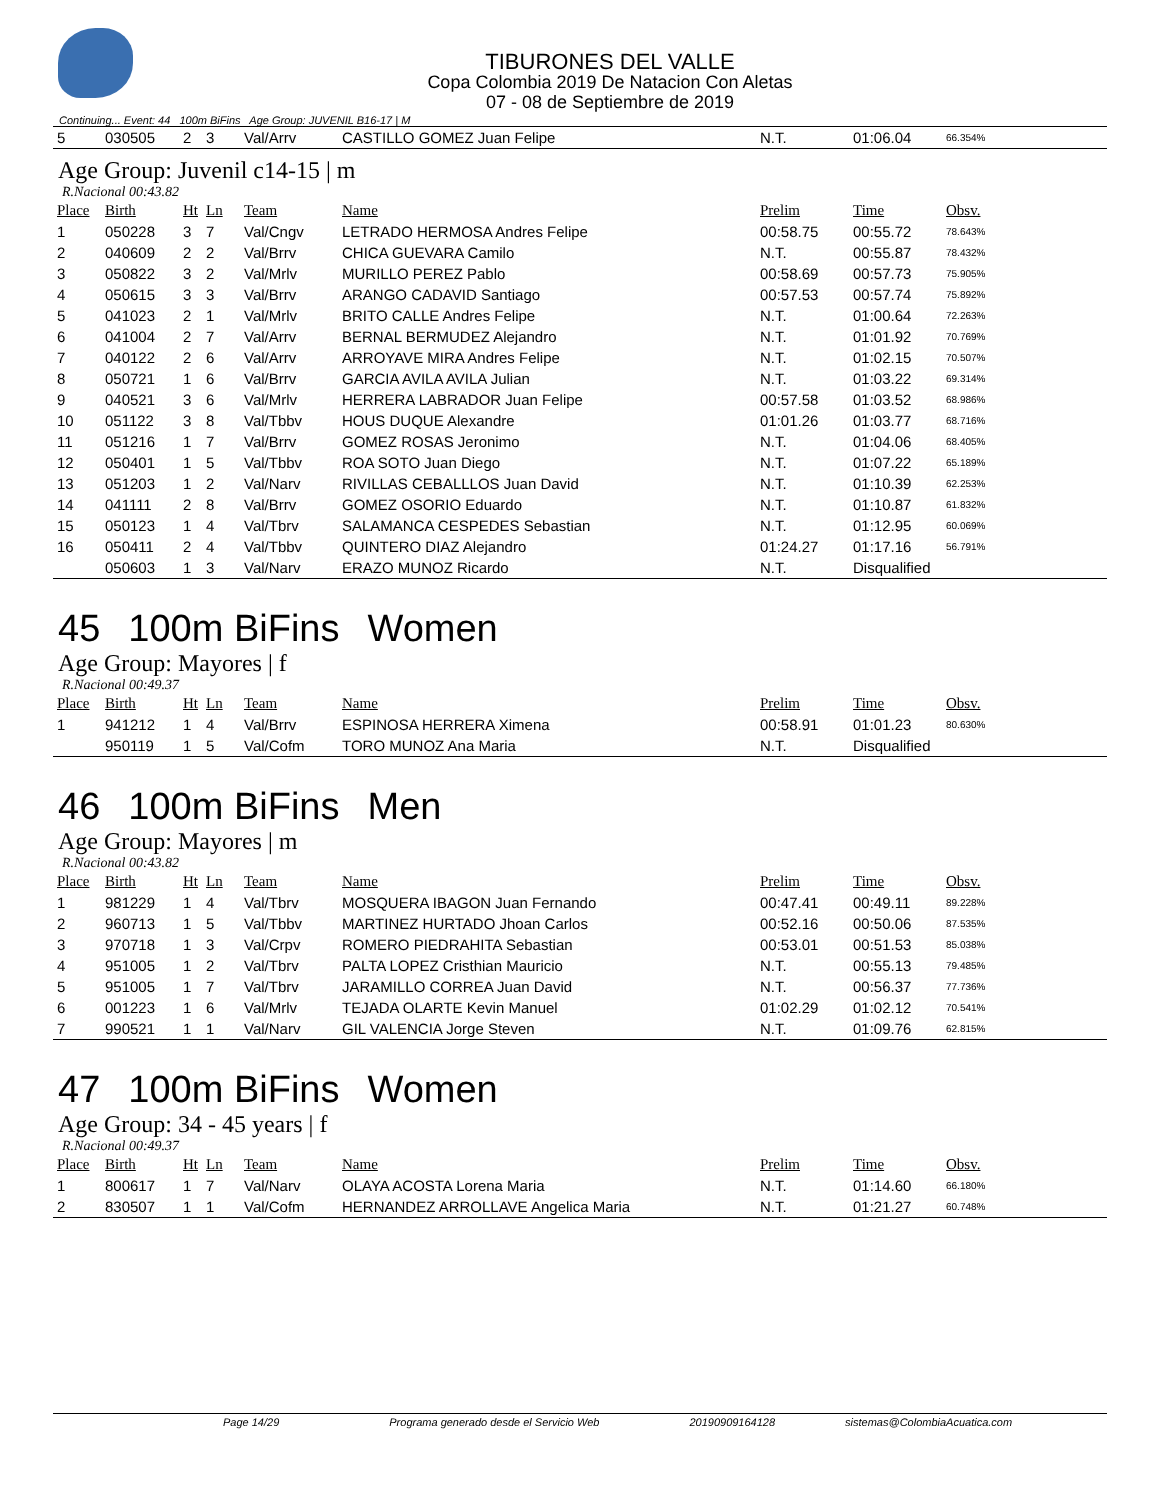TIBURONES DEL VALLE
Copa Colombia 2019 De Natacion Con Aletas
07 - 08 de Septiembre de 2019
Continuing... Event: 44 100m BiFins Age Group: JUVENIL B16-17 | M
| 5 | 030505 | 2 | 3 | Val/Arrv | CASTILLO GOMEZ Juan Felipe | N.T. | 01:06.04 | 66.354% |
Age Group: Juvenil c14-15 | m
R.Nacional 00:43.82
| Place | Birth | Ht | Ln | Team | Name | Prelim | Time | Obsv. |
| --- | --- | --- | --- | --- | --- | --- | --- | --- |
| 1 | 050228 | 3 | 7 | Val/Cngv | LETRADO HERMOSA Andres Felipe | 00:58.75 | 00:55.72 | 78.643% |
| 2 | 040609 | 2 | 2 | Val/Brrv | CHICA GUEVARA Camilo | N.T. | 00:55.87 | 78.432% |
| 3 | 050822 | 3 | 2 | Val/Mrlv | MURILLO PEREZ Pablo | 00:58.69 | 00:57.73 | 75.905% |
| 4 | 050615 | 3 | 3 | Val/Brrv | ARANGO CADAVID Santiago | 00:57.53 | 00:57.74 | 75.892% |
| 5 | 041023 | 2 | 1 | Val/Mrlv | BRITO CALLE Andres Felipe | N.T. | 01:00.64 | 72.263% |
| 6 | 041004 | 2 | 7 | Val/Arrv | BERNAL BERMUDEZ Alejandro | N.T. | 01:01.92 | 70.769% |
| 7 | 040122 | 2 | 6 | Val/Arrv | ARROYAVE MIRA Andres Felipe | N.T. | 01:02.15 | 70.507% |
| 8 | 050721 | 1 | 6 | Val/Brrv | GARCIA AVILA AVILA Julian | N.T. | 01:03.22 | 69.314% |
| 9 | 040521 | 3 | 6 | Val/Mrlv | HERRERA LABRADOR Juan Felipe | 00:57.58 | 01:03.52 | 68.986% |
| 10 | 051122 | 3 | 8 | Val/Tbbv | HOUS DUQUE Alexandre | 01:01.26 | 01:03.77 | 68.716% |
| 11 | 051216 | 1 | 7 | Val/Brrv | GOMEZ ROSAS Jeronimo | N.T. | 01:04.06 | 68.405% |
| 12 | 050401 | 1 | 5 | Val/Tbbv | ROA SOTO Juan Diego | N.T. | 01:07.22 | 65.189% |
| 13 | 051203 | 1 | 2 | Val/Narv | RIVILLAS CEBALLLOS Juan David | N.T. | 01:10.39 | 62.253% |
| 14 | 041111 | 2 | 8 | Val/Brrv | GOMEZ OSORIO Eduardo | N.T. | 01:10.87 | 61.832% |
| 15 | 050123 | 1 | 4 | Val/Tbrv | SALAMANCA CESPEDES Sebastian | N.T. | 01:12.95 | 60.069% |
| 16 | 050411 | 2 | 4 | Val/Tbbv | QUINTERO DIAZ Alejandro | 01:24.27 | 01:17.16 | 56.791% |
| | 050603 | 1 | 3 | Val/Narv | ERAZO MUNOZ Ricardo | N.T. | Disqualified | |
45 100m BiFins Women
Age Group: Mayores | f
R.Nacional 00:49.37
| Place | Birth | Ht | Ln | Team | Name | Prelim | Time | Obsv. |
| --- | --- | --- | --- | --- | --- | --- | --- | --- |
| 1 | 941212 | 1 | 4 | Val/Brrv | ESPINOSA HERRERA Ximena | 00:58.91 | 01:01.23 | 80.630% |
| | 950119 | 1 | 5 | Val/Cofm | TORO MUNOZ Ana Maria | N.T. | Disqualified | |
46 100m BiFins Men
Age Group: Mayores | m
R.Nacional 00:43.82
| Place | Birth | Ht | Ln | Team | Name | Prelim | Time | Obsv. |
| --- | --- | --- | --- | --- | --- | --- | --- | --- |
| 1 | 981229 | 1 | 4 | Val/Tbrv | MOSQUERA IBAGON Juan Fernando | 00:47.41 | 00:49.11 | 89.228% |
| 2 | 960713 | 1 | 5 | Val/Tbbv | MARTINEZ HURTADO Jhoan Carlos | 00:52.16 | 00:50.06 | 87.535% |
| 3 | 970718 | 1 | 3 | Val/Crpv | ROMERO PIEDRAHITA Sebastian | 00:53.01 | 00:51.53 | 85.038% |
| 4 | 951005 | 1 | 2 | Val/Tbrv | PALTA LOPEZ Cristhian Mauricio | N.T. | 00:55.13 | 79.485% |
| 5 | 951005 | 1 | 7 | Val/Tbrv | JARAMILLO CORREA Juan David | N.T. | 00:56.37 | 77.736% |
| 6 | 001223 | 1 | 6 | Val/Mrlv | TEJADA OLARTE Kevin Manuel | 01:02.29 | 01:02.12 | 70.541% |
| 7 | 990521 | 1 | 1 | Val/Narv | GIL VALENCIA Jorge Steven | N.T. | 01:09.76 | 62.815% |
47 100m BiFins Women
Age Group: 34 - 45 years | f
R.Nacional 00:49.37
| Place | Birth | Ht | Ln | Team | Name | Prelim | Time | Obsv. |
| --- | --- | --- | --- | --- | --- | --- | --- | --- |
| 1 | 800617 | 1 | 7 | Val/Narv | OLAYA ACOSTA Lorena Maria | N.T. | 01:14.60 | 66.180% |
| 2 | 830507 | 1 | 1 | Val/Cofm | HERNANDEZ ARROLLAVE Angelica Maria | N.T. | 01:21.27 | 60.748% |
Page 14/29 Programa generado desde el Servicio Web 20190909164128 sistemas@ColombiaAcuatica.com